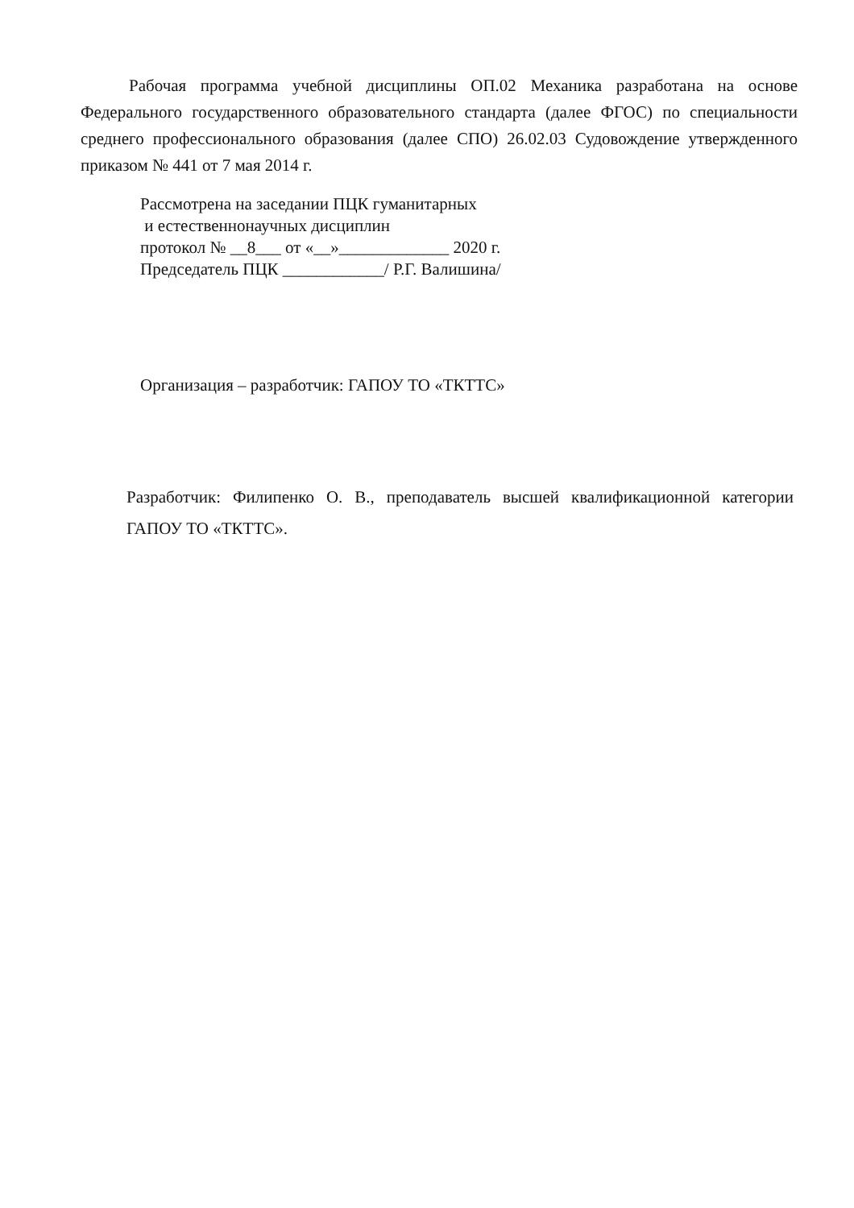Рабочая программа учебной дисциплины ОП.02 Механика разработана на основе Федерального государственного образовательного стандарта (далее ФГОС) по специальности среднего профессионального образования (далее СПО) 26.02.03 Судовождение утвержденного приказом № 441 от 7 мая 2014 г.
Рассмотрена на заседании ПЦК гуманитарных
и естественнонаучных дисциплин
протокол № __8___ от «__»_____________ 2020 г.
Председатель ПЦК ____________/ Р.Г. Валишина/
Организация – разработчик: ГАПОУ ТО «ТКТТС»
Разработчик: Филипенко О. В., преподаватель высшей квалификационной категории ГАПОУ ТО «ТКТТС».